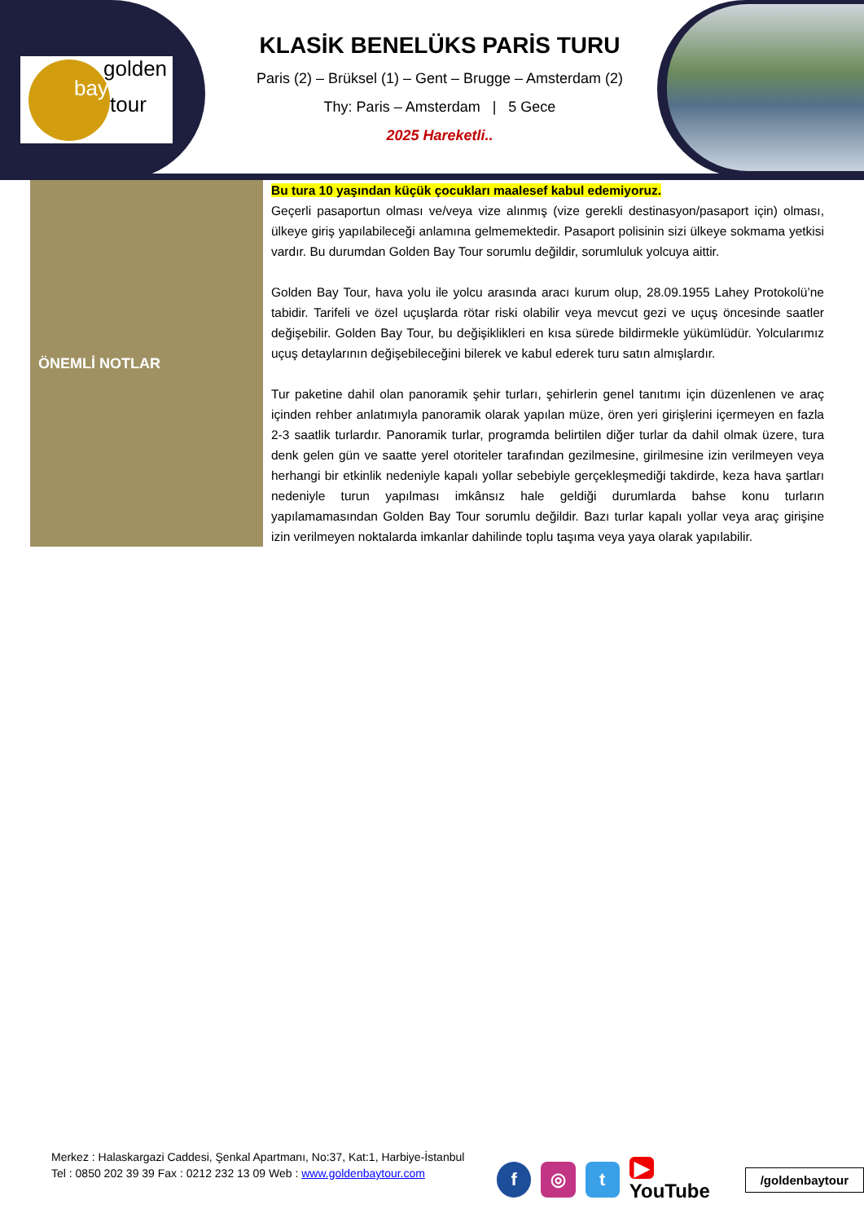golden
bay
tour
KLASİK BENELÜKS PARİS TURU
Paris (2) – Brüksel (1) – Gent – Brugge – Amsterdam (2)
Thy: Paris – Amsterdam | 5 Gece
2025 Hareketli..
| ÖNEMLİ NOTLAR | Bu tura 10 yaşından küçük çocukları maalesef kabul edemiyoruz. Geçerli pasaportun olması ve/veya vize alınmış (vize gerekli destinasyon/pasaport için) olması, ülkeye giriş yapılabileceği anlamına gelmemektedir. Pasaport polisinin sizi ülkeye sokmama yetkisi vardır. Bu durumdan Golden Bay Tour sorumlu değildir, sorumluluk yolcuya aittir. Golden Bay Tour, hava yolu ile yolcu arasında aracı kurum olup, 28.09.1955 Lahey Protokolü’ne tabidir. Tarifeli ve özel uçuşlarda rötar riski olabilir veya mevcut gezi ve uçuş öncesinde saatler değişebilir. Golden Bay Tour, bu değişiklikleri en kısa sürede bildirmekle yükümlüdür. Yolcularımız uçuş detaylarının değişebileceğini bilerek ve kabul ederek turu satın almışlardır. Tur paketine dahil olan panoramik şehir turları, şehirlerin genel tanıtımı için düzenlenen ve araç içinden rehber anlatımıyla panoramik olarak yapılan müze, ören yeri girişlerini içermeyen en fazla 2-3 saatlik turlardır. Panoramik turlar, programda belirtilen diğer turlar da dahil olmak üzere, tura denk gelen gün ve saatte yerel otoriteler tarafından gezilmesine, girilmesine izin verilmeyen veya herhangi bir etkinlik nedeniyle kapalı yollar sebebiyle gerçekleşmediği takdirde, keza hava şartları nedeniyle turun yapılması imkânsız hale geldiği durumlarda bahse konu turların yapılamamasından Golden Bay Tour sorumlu değildir. Bazı turlar kapalı yollar veya araç girişine izin verilmeyen noktalarda imkanlar dahilinde toplu taşıma veya yaya olarak yapılabilir. |
Merkez : Halaskargazi Caddesi, Şenkal Apartmanı, No:37, Kat:1, Harbiye-İstanbul
Tel : 0850 202 39 39 Fax : 0212 232 13 09 Web : www.goldenbaytour.com
f ◎ t
▶ YouTube
/goldenbaytour